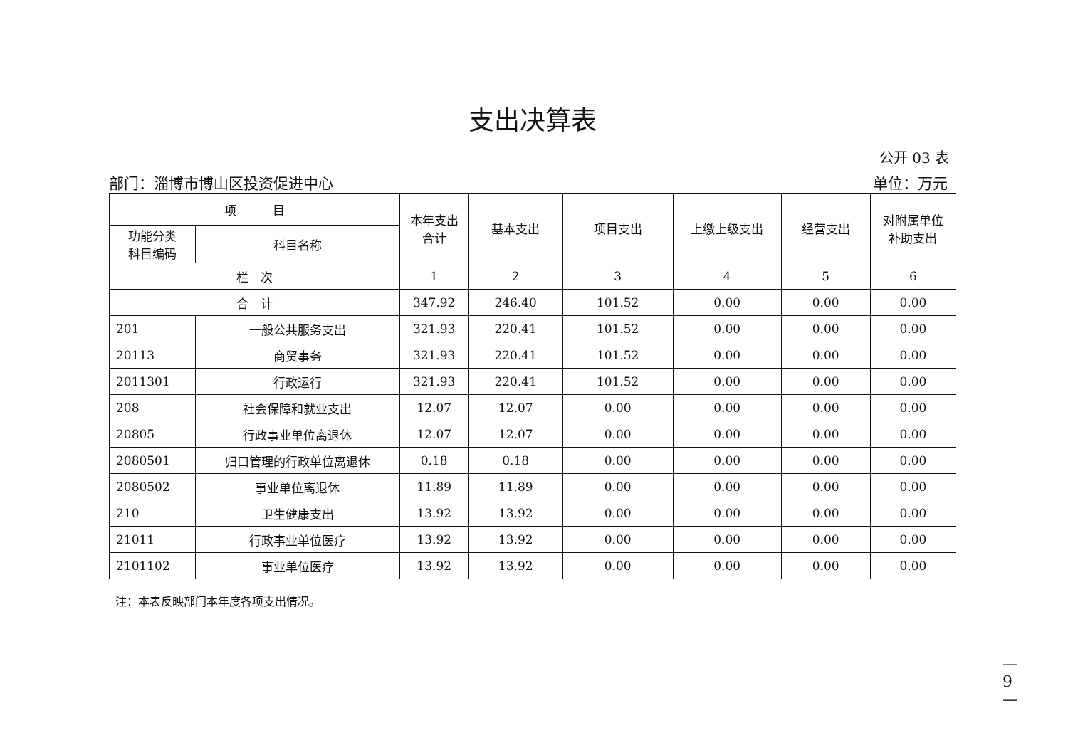支出决算表
公开 03 表
部门：淄博市博山区投资促进中心 单位：万元
| 项 目 | | 本年支出 合计 | 基本支出 | 项目支出 | 上缴上级支出 | 经营支出 | 对附属单位 补助支出 |
| --- | --- | --- | --- | --- | --- | --- | --- |
| 功能分类 科目编码 | 科目名称 | | | | | | |
| 栏 次 | | 1 | 2 | 3 | 4 | 5 | 6 |
| 合 计 | | 347.92 | 246.40 | 101.52 | 0.00 | 0.00 | 0.00 |
| 201 | 一般公共服务支出 | 321.93 | 220.41 | 101.52 | 0.00 | 0.00 | 0.00 |
| 20113 | 商贸事务 | 321.93 | 220.41 | 101.52 | 0.00 | 0.00 | 0.00 |
| 2011301 | 行政运行 | 321.93 | 220.41 | 101.52 | 0.00 | 0.00 | 0.00 |
| 208 | 社会保障和就业支出 | 12.07 | 12.07 | 0.00 | 0.00 | 0.00 | 0.00 |
| 20805 | 行政事业单位离退休 | 12.07 | 12.07 | 0.00 | 0.00 | 0.00 | 0.00 |
| 2080501 | 归口管理的行政单位离退休 | 0.18 | 0.18 | 0.00 | 0.00 | 0.00 | 0.00 |
| 2080502 | 事业单位离退休 | 11.89 | 11.89 | 0.00 | 0.00 | 0.00 | 0.00 |
| 210 | 卫生健康支出 | 13.92 | 13.92 | 0.00 | 0.00 | 0.00 | 0.00 |
| 21011 | 行政事业单位医疗 | 13.92 | 13.92 | 0.00 | 0.00 | 0.00 | 0.00 |
| 2101102 | 事业单位医疗 | 13.92 | 13.92 | 0.00 | 0.00 | 0.00 | 0.00 |
注：本表反映部门本年度各项支出情况。
— 9 —